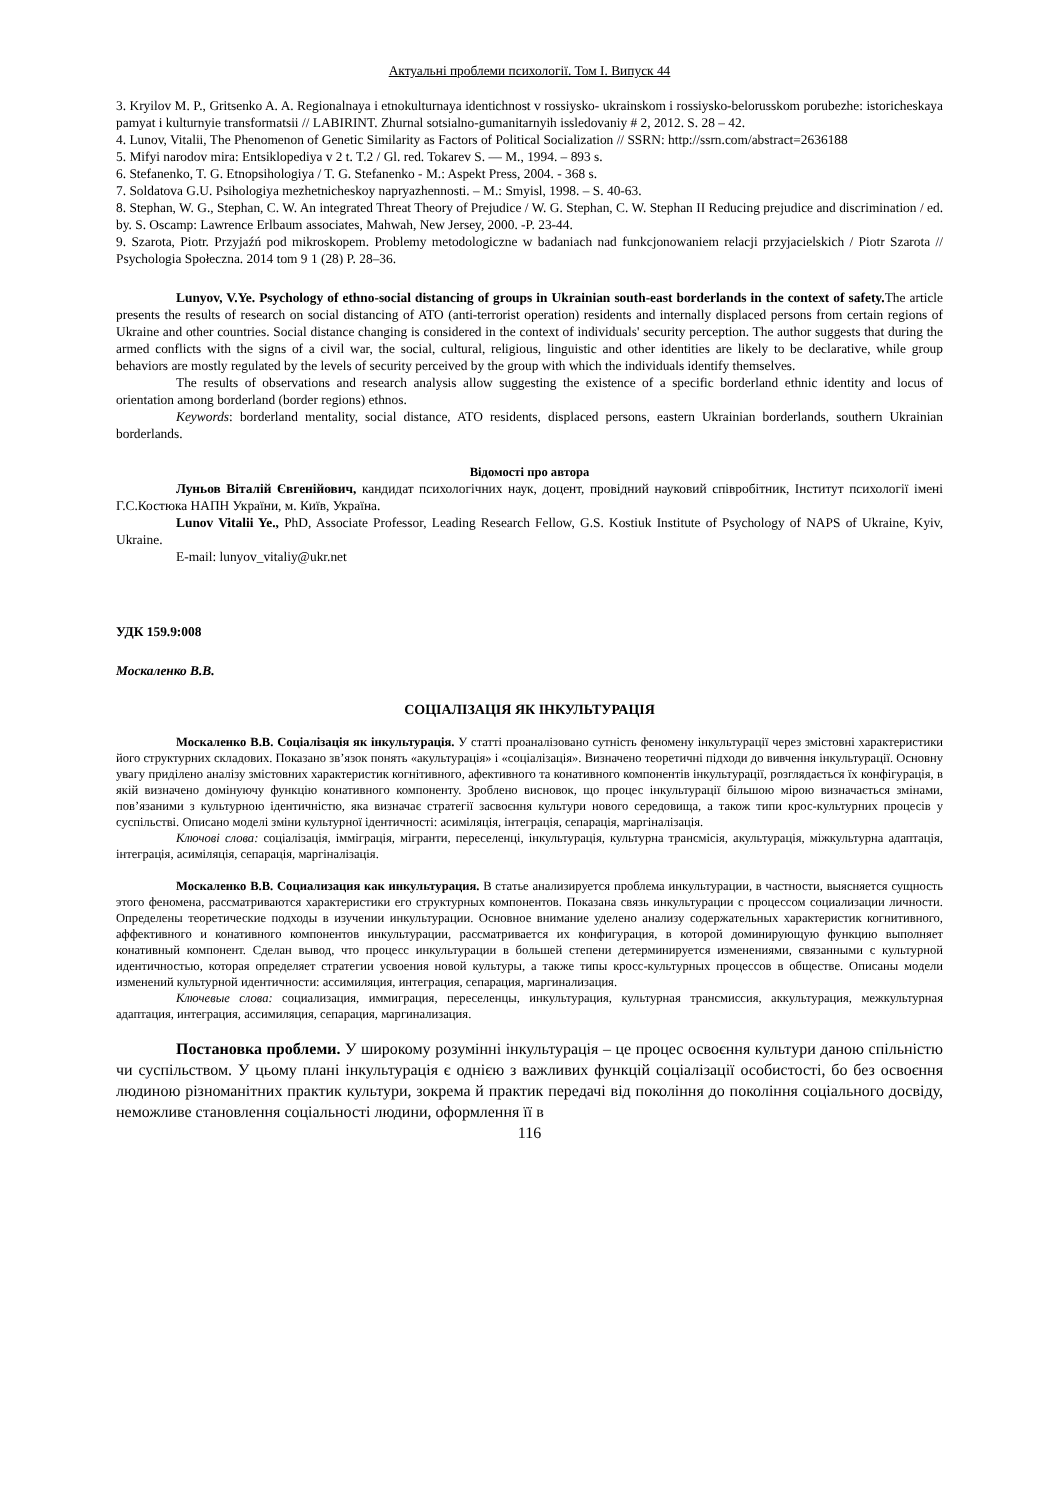Актуальні проблеми психології. Том І. Випуск 44
3. Kryilov M. P., Gritsenko A. A. Regionalnaya i etnokulturnaya identichnost v rossiysko- ukrainskom i rossiysko-belorusskom porubezhe: istoricheskaya pamyat i kulturnyie transformatsii // LABIRINT. Zhurnal sotsialno-gumanitarnyih issledovaniy # 2, 2012. S. 28 – 42.
4. Lunov, Vitalii, The Phenomenon of Genetic Similarity as Factors of Political Socialization // SSRN: http://ssrn.com/abstract=2636188
5. Mifyi narodov mira: Entsiklopediya v 2 t. T.2 / Gl. red. Tokarev S. — M., 1994. – 893 s.
6. Stefanenko, T. G. Etnopsihologiya / T. G. Stefanenko - M.: Aspekt Press, 2004. - 368 s.
7. Soldatova G.U. Psihologiya mezhetnicheskoy napryazhennosti. – M.: Smyisl, 1998. – S. 40-63.
8. Stephan, W. G., Stephan, C. W. An integrated Threat Theory of Prejudice / W. G. Stephan, C. W. Stephan II Reducing prejudice and discrimination / ed. by. S. Oscamp: Lawrence Erlbaum associates, Mahwah, New Jersey, 2000. -P. 23-44.
9. Szarota, Piotr. Przyjaźń pod mikroskopem. Problemy metodologiczne w badaniach nad funkcjonowaniem relacji przyjacielskich / Piotr Szarota // Psychologia Społeczna. 2014 tom 9 1 (28) P. 28–36.
Lunyov, V.Ye. Psychology of ethno-social distancing of groups in Ukrainian south-east borderlands in the context of safety. The article presents the results of research on social distancing of ATO (anti-terrorist operation) residents and internally displaced persons from certain regions of Ukraine and other countries. Social distance changing is considered in the context of individuals' security perception. The author suggests that during the armed conflicts with the signs of a civil war, the social, cultural, religious, linguistic and other identities are likely to be declarative, while group behaviors are mostly regulated by the levels of security perceived by the group with which the individuals identify themselves.
The results of observations and research analysis allow suggesting the existence of a specific borderland ethnic identity and locus of orientation among borderland (border regions) ethnos.
Keywords: borderland mentality, social distance, ATO residents, displaced persons, eastern Ukrainian borderlands, southern Ukrainian borderlands.
Відомості про автора
Луньов Віталій Євгенійович, кандидат психологічних наук, доцент, провідний науковий співробітник, Інститут психології імені Г.С.Костюка НАПН України, м. Київ, Україна.
Lunov Vitalii Ye., PhD, Associate Professor, Leading Research Fellow, G.S. Kostiuk Institute of Psychology of NAPS of Ukraine, Kyiv, Ukraine.
E-mail: lunyov_vitaliy@ukr.net
УДК 159.9:008
Москаленко В.В.
СОЦІАЛІЗАЦІЯ ЯК ІНКУЛЬТУРАЦІЯ
Москаленко В.В. Соціалізація як інкультурація. У статті проаналізовано сутність феномену інкультурації через змістовні характеристики його структурних складових. Показано зв’язок понять «акультурація» і «соціалізація». Визначено теоретичні підходи до вивчення інкультурації. Основну увагу приділено аналізу змістовних характеристик когнітивного, афективного та конативного компонентів інкультурації, розглядається їх конфігурація, в якій визначено домінуючу функцію конативного компоненту. Зроблено висновок, що процес інкультурації більшою мірою визначається змінами, пов’язаними з культурною ідентичністю, яка визначає стратегії засвоєння культури нового середовища, а також типи крос-культурних процесів у суспільстві. Описано моделі зміни культурної ідентичності: асиміляція, інтеграція, сепарація, маргіналізація.
Ключові слова: соціалізація, імміграція, мігранти, переселенці, інкультурація, культурна трансмісія, акультурація, міжкультурна адаптація, інтеграція, асиміляція, сепарація, маргіналізація.
Москаленко В.В. Социализация как инкультурация. В статье анализируется проблема инкультурации, в частности, выясняется сущность этого феномена, рассматриваются характеристики его структурных компонентов. Показана связь инкультурации с процессом социализации личности. Определены теоретические подходы в изучении инкультурации. Основное внимание уделено анализу содержательных характеристик когнитивного, аффективного и конативного компонентов инкультурации, рассматривается их конфигурация, в которой доминирующую функцию выполняет конативный компонент. Сделан вывод, что процесс инкультурации в большей степени детерминируется изменениями, связанными с культурной идентичностью, которая определяет стратегии усвоения новой культуры, а также типы кросс-культурных процессов в обществе. Описаны модели изменений культурной идентичности: ассимиляция, интеграция, сепарация, маргинализация.
Ключевые слова: социализация, иммиграция, переселенцы, инкультурация, культурная трансмиссия, аккультурация, межкультурная адаптация, интеграция, ассимиляция, сепарация, маргинализация.
Постановка проблеми. У широкому розумінні інкультурація – це процес освоєння культури даною спільністю чи суспільством. У цьому плані інкультурація є однією з важливих функцій соціалізації особистості, бо без освоєння людиною різноманітних практик культури, зокрема й практик передачі від покоління до покоління соціального досвіду, неможливе становлення соціальності людини, оформлення її в
116